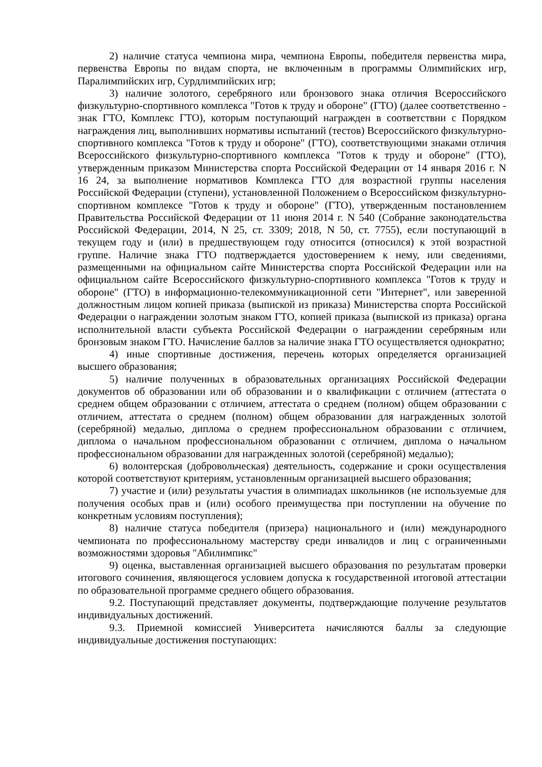2) наличие статуса чемпиона мира, чемпиона Европы, победителя первенства мира, первенства Европы по видам спорта, не включенным в программы Олимпийских игр, Паралимпийских игр, Сурдлимпийских игр;
3) наличие золотого, серебряного или бронзового знака отличия Всероссийского физкультурно-спортивного комплекса "Готов к труду и обороне" (ГТО) (далее соответственно - знак ГТО, Комплекс ГТО), которым поступающий награжден в соответствии с Порядком награждения лиц, выполнивших нормативы испытаний (тестов) Всероссийского физкультурно-спортивного комплекса "Готов к труду и обороне" (ГТО), соответствующими знаками отличия Всероссийского физкультурно-спортивного комплекса "Готов к труду и обороне" (ГТО), утвержденным приказом Министерства спорта Российской Федерации от 14 января 2016 г. N 16 24, за выполнение нормативов Комплекса ГТО для возрастной группы населения Российской Федерации (ступени), установленной Положением о Всероссийском физкультурно-спортивном комплексе "Готов к труду и обороне" (ГТО), утвержденным постановлением Правительства Российской Федерации от 11 июня 2014 г. N 540 (Собрание законодательства Российской Федерации, 2014, N 25, ст. 3309; 2018, N 50, ст. 7755), если поступающий в текущем году и (или) в предшествующем году относится (относился) к этой возрастной группе. Наличие знака ГТО подтверждается удостоверением к нему, или сведениями, размещенными на официальном сайте Министерства спорта Российской Федерации или на официальном сайте Всероссийского физкультурно-спортивного комплекса "Готов к труду и обороне" (ГТО) в информационно-телекоммуникационной сети "Интернет", или заверенной должностным лицом копией приказа (выпиской из приказа) Министерства спорта Российской Федерации о награждении золотым знаком ГТО, копией приказа (выпиской из приказа) органа исполнительной власти субъекта Российской Федерации о награждении серебряным или бронзовым знаком ГТО. Начисление баллов за наличие знака ГТО осуществляется однократно;
4) иные спортивные достижения, перечень которых определяется организацией высшего образования;
5) наличие полученных в образовательных организациях Российской Федерации документов об образовании или об образовании и о квалификации с отличием (аттестата о среднем общем образовании с отличием, аттестата о среднем (полном) общем образовании с отличием, аттестата о среднем (полном) общем образовании для награжденных золотой (серебряной) медалью, диплома о среднем профессиональном образовании с отличием, диплома о начальном профессиональном образовании с отличием, диплома о начальном профессиональном образовании для награжденных золотой (серебряной) медалью);
6) волонтерская (добровольческая) деятельность, содержание и сроки осуществления которой соответствуют критериям, установленным организацией высшего образования;
7) участие и (или) результаты участия в олимпиадах школьников (не используемые для получения особых прав и (или) особого преимущества при поступлении на обучение по конкретным условиям поступления);
8) наличие статуса победителя (призера) национального и (или) международного чемпионата по профессиональному мастерству среди инвалидов и лиц с ограниченными возможностями здоровья "Абилимпикс"
9) оценка, выставленная организацией высшего образования по результатам проверки итогового сочинения, являющегося условием допуска к государственной итоговой аттестации по образовательной программе среднего общего образования.
9.2. Поступающий представляет документы, подтверждающие получение результатов индивидуальных достижений.
9.3. Приемной комиссией Университета начисляются баллы за следующие индивидуальные достижения поступающих: